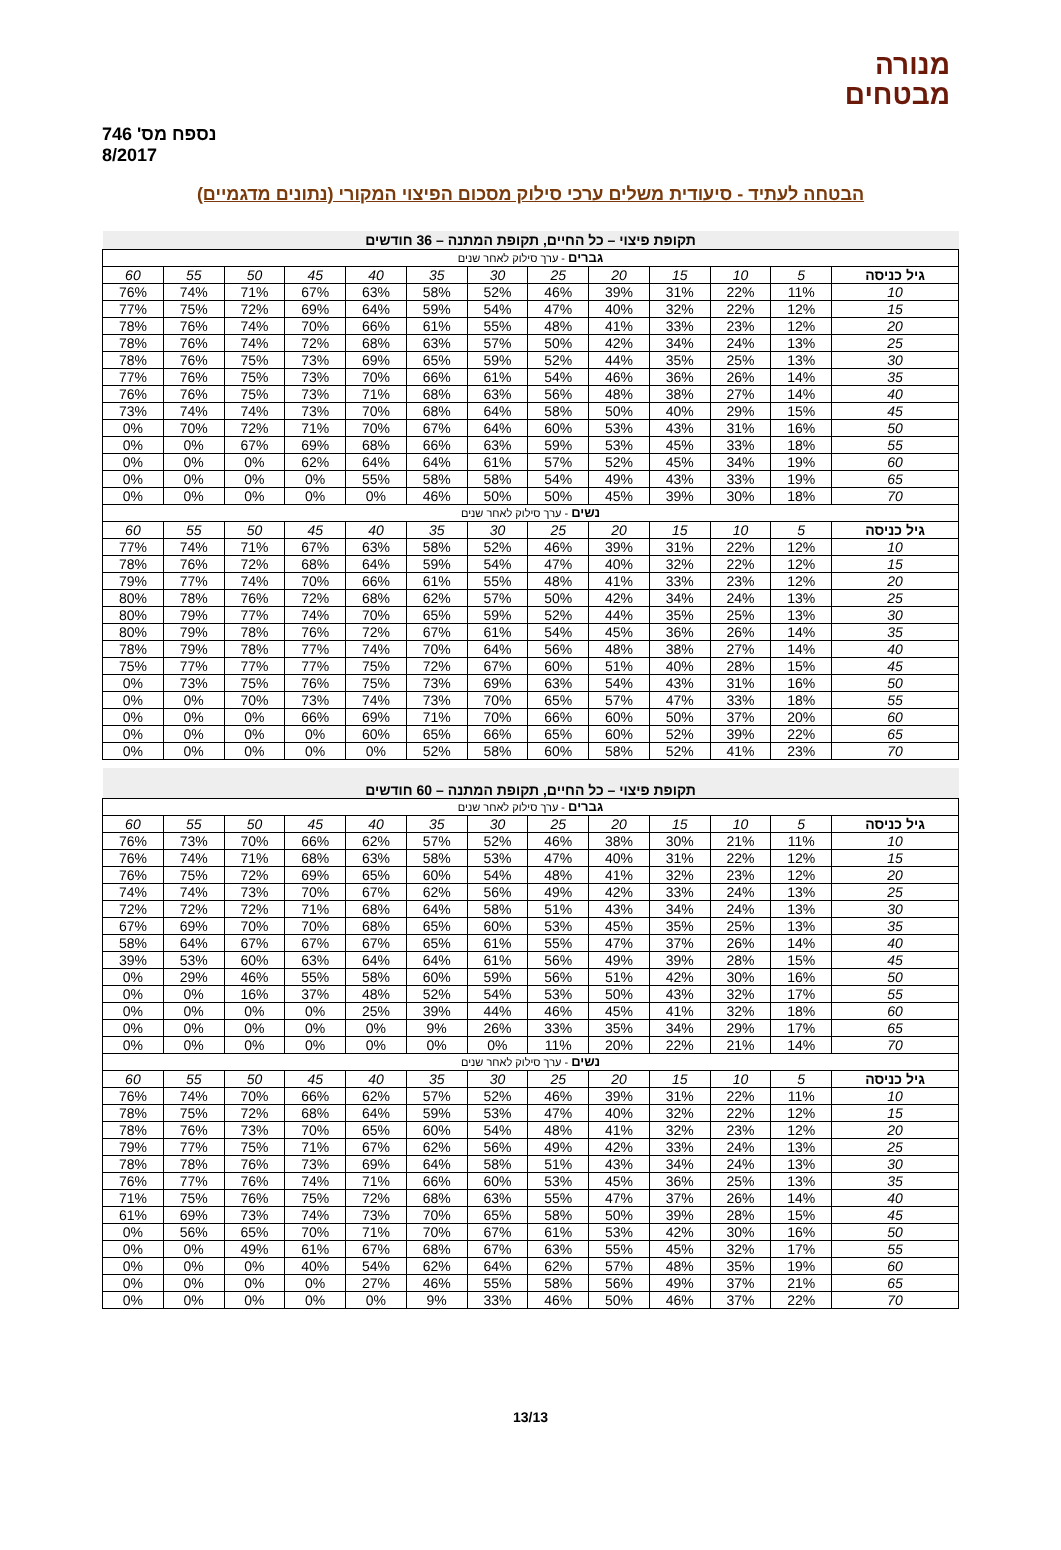מנורה
מבטחים
נספח מס' 746
8/2017
הבטחה לעתיד - סיעודית משלים ערכי סילוק מסכום הפיצוי המקורי (נתונים מדגמיים)
| תקופת פיצוי – כל החיים, תקופת המתנה – 36 חודשים | | | | | | | | | | | | |
| גברים - ערך סילוק לאחר שנים | | | | | | | | | | | | |
| גיל כניסה | 5 | 10 | 15 | 20 | 25 | 30 | 35 | 40 | 45 | 50 | 55 | 60 |
| 10 | 11% | 22% | 31% | 39% | 46% | 52% | 58% | 63% | 67% | 71% | 74% | 76% |
| 15 | 12% | 22% | 32% | 40% | 47% | 54% | 59% | 64% | 69% | 72% | 75% | 77% |
| 20 | 12% | 23% | 33% | 41% | 48% | 55% | 61% | 66% | 70% | 74% | 76% | 78% |
| 25 | 13% | 24% | 34% | 42% | 50% | 57% | 63% | 68% | 72% | 74% | 76% | 78% |
| 30 | 13% | 25% | 35% | 44% | 52% | 59% | 65% | 69% | 73% | 75% | 76% | 78% |
| 35 | 14% | 26% | 36% | 46% | 54% | 61% | 66% | 70% | 73% | 75% | 76% | 77% |
| 40 | 14% | 27% | 38% | 48% | 56% | 63% | 68% | 71% | 73% | 75% | 76% | 76% |
| 45 | 15% | 29% | 40% | 50% | 58% | 64% | 68% | 70% | 73% | 74% | 74% | 73% |
| 50 | 16% | 31% | 43% | 53% | 60% | 64% | 67% | 70% | 71% | 72% | 70% | 0% |
| 55 | 18% | 33% | 45% | 53% | 59% | 63% | 66% | 68% | 69% | 67% | 0% | 0% |
| 60 | 19% | 34% | 45% | 52% | 57% | 61% | 64% | 64% | 62% | 0% | 0% | 0% |
| 65 | 19% | 33% | 43% | 49% | 54% | 58% | 58% | 55% | 0% | 0% | 0% | 0% |
| 70 | 18% | 30% | 39% | 45% | 50% | 50% | 46% | 0% | 0% | 0% | 0% | 0% |
| נשים - ערך סילוק לאחר שנים | | | | | | | | | | | | |
| גיל כניסה | 5 | 10 | 15 | 20 | 25 | 30 | 35 | 40 | 45 | 50 | 55 | 60 |
| 10 | 12% | 22% | 31% | 39% | 46% | 52% | 58% | 63% | 67% | 71% | 74% | 77% |
| 15 | 12% | 22% | 32% | 40% | 47% | 54% | 59% | 64% | 68% | 72% | 76% | 78% |
| 20 | 12% | 23% | 33% | 41% | 48% | 55% | 61% | 66% | 70% | 74% | 77% | 79% |
| 25 | 13% | 24% | 34% | 42% | 50% | 57% | 62% | 68% | 72% | 76% | 78% | 80% |
| 30 | 13% | 25% | 35% | 44% | 52% | 59% | 65% | 70% | 74% | 77% | 79% | 80% |
| 35 | 14% | 26% | 36% | 45% | 54% | 61% | 67% | 72% | 76% | 78% | 79% | 80% |
| 40 | 14% | 27% | 38% | 48% | 56% | 64% | 70% | 74% | 77% | 78% | 79% | 78% |
| 45 | 15% | 28% | 40% | 51% | 60% | 67% | 72% | 75% | 77% | 77% | 77% | 75% |
| 50 | 16% | 31% | 43% | 54% | 63% | 69% | 73% | 75% | 76% | 75% | 73% | 0% |
| 55 | 18% | 33% | 47% | 57% | 65% | 70% | 73% | 74% | 73% | 70% | 0% | 0% |
| 60 | 20% | 37% | 50% | 60% | 66% | 70% | 71% | 69% | 66% | 0% | 0% | 0% |
| 65 | 22% | 39% | 52% | 60% | 65% | 66% | 65% | 60% | 0% | 0% | 0% | 0% |
| 70 | 23% | 41% | 52% | 58% | 60% | 58% | 52% | 0% | 0% | 0% | 0% | 0% |
| תקופת פיצוי – כל החיים, תקופת המתנה – 60 חודשים | | | | | | | | | | | | |
| גברים - ערך סילוק לאחר שנים | | | | | | | | | | | | |
| גיל כניסה | 5 | 10 | 15 | 20 | 25 | 30 | 35 | 40 | 45 | 50 | 55 | 60 |
| 10 | 11% | 21% | 30% | 38% | 46% | 52% | 57% | 62% | 66% | 70% | 73% | 76% |
| 15 | 12% | 22% | 31% | 40% | 47% | 53% | 58% | 63% | 68% | 71% | 74% | 76% |
| 20 | 12% | 23% | 32% | 41% | 48% | 54% | 60% | 65% | 69% | 72% | 75% | 76% |
| 25 | 13% | 24% | 33% | 42% | 49% | 56% | 62% | 67% | 70% | 73% | 74% | 74% |
| 30 | 13% | 24% | 34% | 43% | 51% | 58% | 64% | 68% | 71% | 72% | 72% | 72% |
| 35 | 13% | 25% | 35% | 45% | 53% | 60% | 65% | 68% | 70% | 70% | 69% | 67% |
| 40 | 14% | 26% | 37% | 47% | 55% | 61% | 65% | 67% | 67% | 67% | 64% | 58% |
| 45 | 15% | 28% | 39% | 49% | 56% | 61% | 64% | 64% | 63% | 60% | 53% | 39% |
| 50 | 16% | 30% | 42% | 51% | 56% | 59% | 60% | 58% | 55% | 46% | 29% | 0% |
| 55 | 17% | 32% | 43% | 50% | 53% | 54% | 52% | 48% | 37% | 16% | 0% | 0% |
| 60 | 18% | 32% | 41% | 45% | 46% | 44% | 39% | 25% | 0% | 0% | 0% | 0% |
| 65 | 17% | 29% | 34% | 35% | 33% | 26% | 9% | 0% | 0% | 0% | 0% | 0% |
| 70 | 14% | 21% | 22% | 20% | 11% | 0% | 0% | 0% | 0% | 0% | 0% | 0% |
| נשים - ערך סילוק לאחר שנים | | | | | | | | | | | | |
| גיל כניסה | 5 | 10 | 15 | 20 | 25 | 30 | 35 | 40 | 45 | 50 | 55 | 60 |
| 10 | 11% | 22% | 31% | 39% | 46% | 52% | 57% | 62% | 66% | 70% | 74% | 76% |
| 15 | 12% | 22% | 32% | 40% | 47% | 53% | 59% | 64% | 68% | 72% | 75% | 78% |
| 20 | 12% | 23% | 32% | 41% | 48% | 54% | 60% | 65% | 70% | 73% | 76% | 78% |
| 25 | 13% | 24% | 33% | 42% | 49% | 56% | 62% | 67% | 71% | 75% | 77% | 79% |
| 30 | 13% | 24% | 34% | 43% | 51% | 58% | 64% | 69% | 73% | 76% | 78% | 78% |
| 35 | 13% | 25% | 36% | 45% | 53% | 60% | 66% | 71% | 74% | 76% | 77% | 76% |
| 40 | 14% | 26% | 37% | 47% | 55% | 63% | 68% | 72% | 75% | 76% | 75% | 71% |
| 45 | 15% | 28% | 39% | 50% | 58% | 65% | 70% | 73% | 74% | 73% | 69% | 61% |
| 50 | 16% | 30% | 42% | 53% | 61% | 67% | 70% | 71% | 70% | 65% | 56% | 0% |
| 55 | 17% | 32% | 45% | 55% | 63% | 67% | 68% | 67% | 61% | 49% | 0% | 0% |
| 60 | 19% | 35% | 48% | 57% | 62% | 64% | 62% | 54% | 40% | 0% | 0% | 0% |
| 65 | 21% | 37% | 49% | 56% | 58% | 55% | 46% | 27% | 0% | 0% | 0% | 0% |
| 70 | 22% | 37% | 46% | 50% | 46% | 33% | 9% | 0% | 0% | 0% | 0% | 0% |
13/13